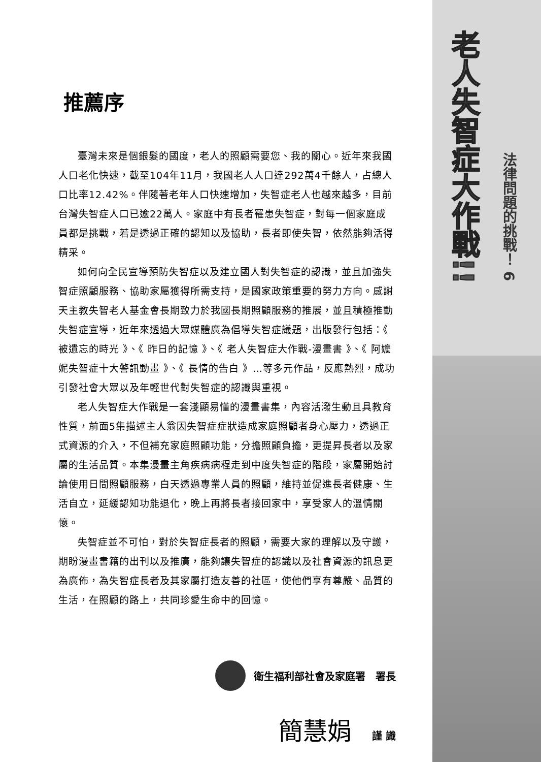推薦序
臺灣未來是個銀髮的國度，老人的照顧需要您、我的關心。近年來我國人口老化快速，截至104年11月，我國老人人口達292萬4千餘人，占總人口比率12.42%。伴隨著老年人口快速增加，失智症老人也越來越多，目前台灣失智症人口已逾22萬人。家庭中有長者罹患失智症，對每一個家庭成員都是挑戰，若是透過正確的認知以及協助，長者即使失智，依然能夠活得精采。
如何向全民宣導預防失智症以及建立國人對失智症的認識，並且加強失智症照顧服務、協助家屬獲得所需支持，是國家政策重要的努力方向。感謝天主教失智老人基金會長期致力於我國長期照顧服務的推展，並且積極推動失智症宣導，近年來透過大眾媒體廣為倡導失智症議題，出版發行包括：《 被遺忘的時光 》、《 昨日的記憶 》、《 老人失智症大作戰-漫畫書 》、《 阿嬤妮失智症十大警訊動畫 》、《 長情的告白 》…等多元作品，反應熱烈，成功引發社會大眾以及年輕世代對失智症的認識與重視。
老人失智症大作戰是一套淺顯易懂的漫畫書集，內容活潑生動且具教育性質，前面5集描述主人翁因失智症症狀造成家庭照顧者身心壓力，透過正式資源的介入，不但補充家庭照顧功能，分擔照顧負擔，更提昇長者以及家屬的生活品質。本集漫畫主角疾病病程走到中度失智症的階段，家屬開始討論使用日間照顧服務，白天透過專業人員的照顧，維持並促進長者健康、生活自立，延緩認知功能退化，晚上再將長者接回家中，享受家人的溫情關懷。
失智症並不可怕，對於失智症長者的照顧，需要大家的理解以及守護，期盼漫畫書籍的出刊以及推廣，能夠讓失智症的認識以及社會資源的訊息更為廣佈，為失智症長者及其家屬打造友善的社區，使他們享有尊嚴、品質的生活，在照顧的路上，共同珍愛生命中的回憶。
衛生福利部社會及家庭署　署長
簡慧娟 謹 識
老人失智症大作戰!!
法律問題的挑戰！ 6